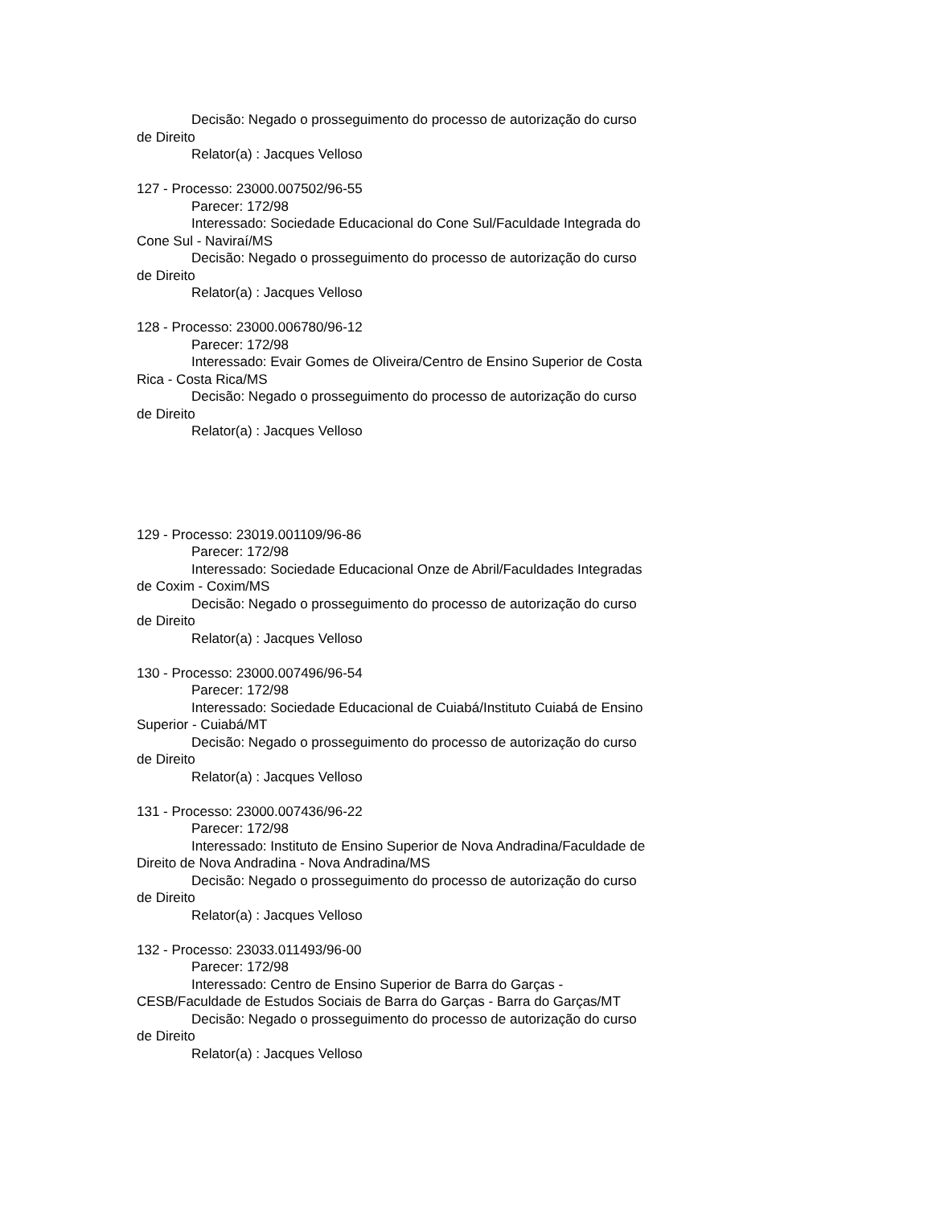Decisão: Negado o prosseguimento do processo de autorização do curso de Direito
Relator(a) : Jacques Velloso
127 - Processo: 23000.007502/96-55
Parecer: 172/98
Interessado: Sociedade Educacional do Cone Sul/Faculdade Integrada do Cone Sul - Naviraí/MS
Decisão: Negado o prosseguimento do processo de autorização do curso de Direito
Relator(a) : Jacques Velloso
128 - Processo: 23000.006780/96-12
Parecer: 172/98
Interessado: Evair Gomes de Oliveira/Centro de Ensino Superior de Costa Rica - Costa Rica/MS
Decisão: Negado o prosseguimento do processo de autorização do curso de Direito
Relator(a) : Jacques Velloso
129 - Processo: 23019.001109/96-86
Parecer: 172/98
Interessado: Sociedade Educacional Onze de Abril/Faculdades Integradas de Coxim - Coxim/MS
Decisão: Negado o prosseguimento do processo de autorização do curso de Direito
Relator(a) : Jacques Velloso
130 - Processo: 23000.007496/96-54
Parecer: 172/98
Interessado: Sociedade Educacional de Cuiabá/Instituto Cuiabá de Ensino Superior - Cuiabá/MT
Decisão: Negado o prosseguimento do processo de autorização do curso de Direito
Relator(a) : Jacques Velloso
131 - Processo: 23000.007436/96-22
Parecer: 172/98
Interessado: Instituto de Ensino Superior de Nova Andradina/Faculdade de Direito de Nova Andradina - Nova Andradina/MS
Decisão: Negado o prosseguimento do processo de autorização do curso de Direito
Relator(a) : Jacques Velloso
132 - Processo: 23033.011493/96-00
Parecer: 172/98
Interessado: Centro de Ensino Superior de Barra do Garças - CESB/Faculdade de Estudos Sociais de Barra do Garças - Barra do Garças/MT
Decisão: Negado o prosseguimento do processo de autorização do curso de Direito
Relator(a) : Jacques Velloso